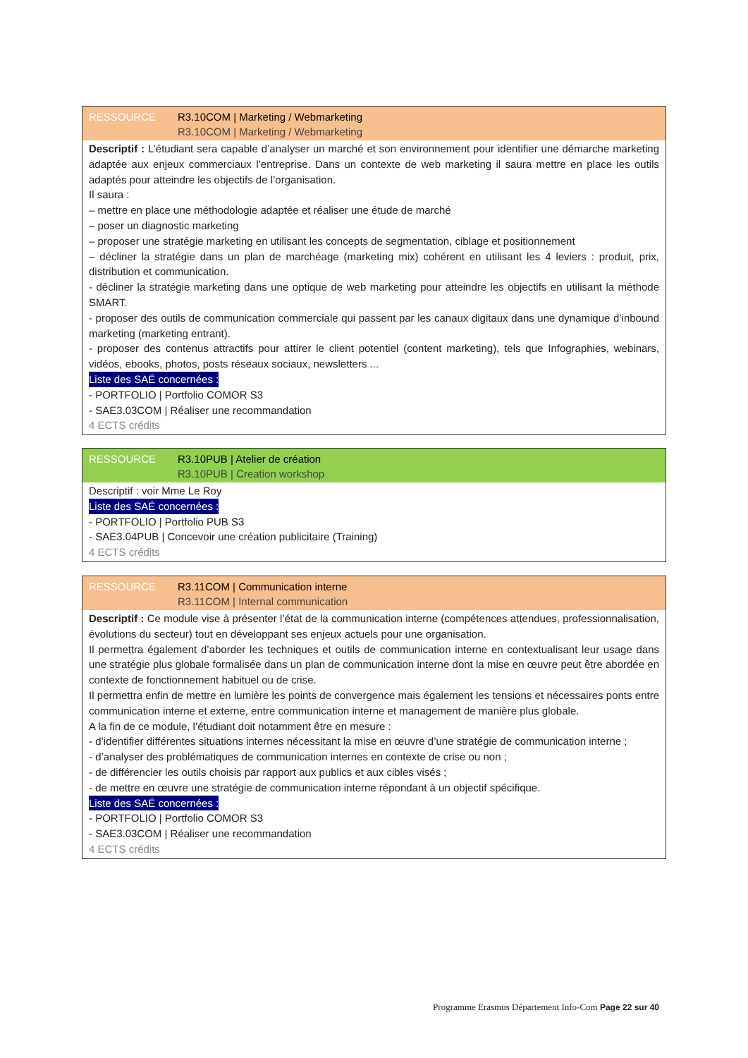RESSOURCE R3.10COM | Marketing / Webmarketing
R3.10COM | Marketing / Webmarketing
Descriptif : L’étudiant sera capable d’analyser un marché et son environnement pour identifier une démarche marketing adaptée aux enjeux commerciaux l’entreprise. Dans un contexte de web marketing il saura mettre en place les outils adaptés pour atteindre les objectifs de l’organisation.
Il saura :
– mettre en place une méthodologie adaptée et réaliser une étude de marché
– poser un diagnostic marketing
– proposer une stratégie marketing en utilisant les concepts de segmentation, ciblage et positionnement
– décliner la stratégie dans un plan de marchéage (marketing mix) cohérent en utilisant les 4 leviers : produit, prix, distribution et communication.
- décliner la stratégie marketing dans une optique de web marketing pour atteindre les objectifs en utilisant la méthode SMART.
- proposer des outils de communication commerciale qui passent par les canaux digitaux dans une dynamique d’inbound marketing (marketing entrant).
- proposer des contenus attractifs pour attirer le client potentiel (content marketing), tels que Infographies, webinars, vidéos, ebooks, photos, posts réseaux sociaux, newsletters ...
Liste des SAÉ concernées :
- PORTFOLIO | Portfolio COMOR S3
- SAE3.03COM | Réaliser une recommandation
4 ECTS crédits
RESSOURCE R3.10PUB | Atelier de création
R3.10PUB | Creation workshop
Descriptif : voir Mme Le Roy
Liste des SAÉ concernées :
- PORTFOLIO | Portfolio PUB S3
- SAE3.04PUB | Concevoir une création publicitaire (Training)
4 ECTS crédits
RESSOURCE R3.11COM | Communication interne
R3.11COM | Internal communication
Descriptif : Ce module vise à présenter l’état de la communication interne (compétences attendues, professionnalisation, évolutions du secteur) tout en développant ses enjeux actuels pour une organisation.
Il permettra également d’aborder les techniques et outils de communication interne en contextualisant leur usage dans une stratégie plus globale formalisée dans un plan de communication interne dont la mise en œuvre peut être abordée en contexte de fonctionnement habituel ou de crise.
Il permettra enfin de mettre en lumière les points de convergence mais également les tensions et nécessaires ponts entre communication interne et externe, entre communication interne et management de manière plus globale.
A la fin de ce module, l’étudiant doit notamment être en mesure :
- d’identifier différentes situations internes nécessitant la mise en œuvre d’une stratégie de communication interne ;
- d’analyser des problématiques de communication internes en contexte de crise ou non ;
- de différencier les outils choisis par rapport aux publics et aux cibles visés ;
- de mettre en œuvre une stratégie de communication interne répondant à un objectif spécifique.
Liste des SAÉ concernées :
- PORTFOLIO | Portfolio COMOR S3
- SAE3.03COM | Réaliser une recommandation
4 ECTS crédits
Programme Erasmus Département Info-Com Page 22 sur 40